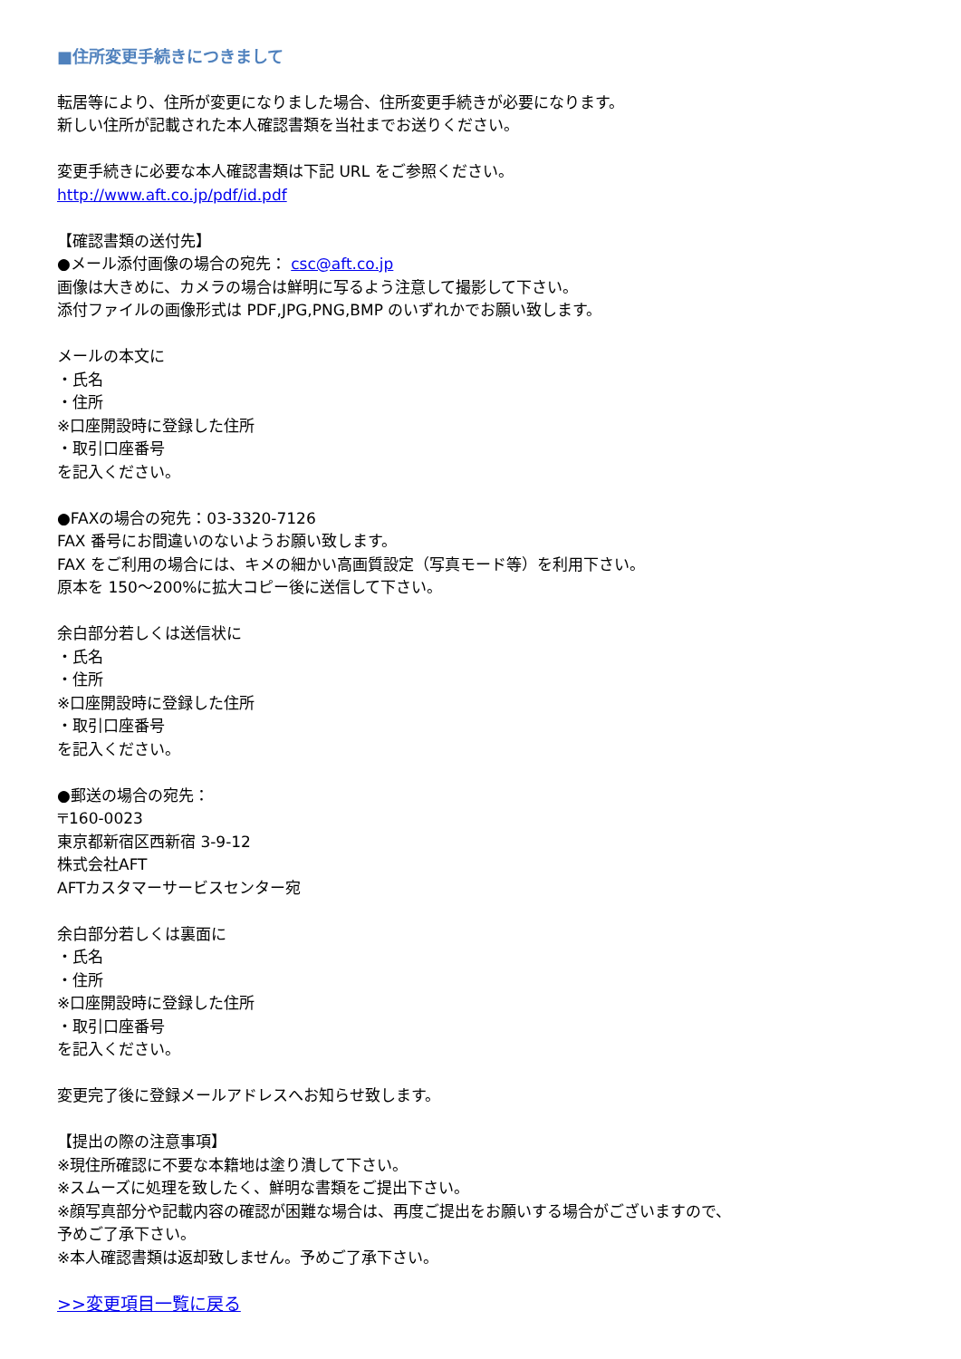■住所変更手続きにつきまして
転居等により、住所が変更になりました場合、住所変更手続きが必要になります。
新しい住所が記載された本人確認書類を当社までお送りください。
変更手続きに必要な本人確認書類は下記 URL をご参照ください。
http://www.aft.co.jp/pdf/id.pdf
【確認書類の送付先】
●メール添付画像の場合の宛先： csc@aft.co.jp
画像は大きめに、カメラの場合は鮮明に写るよう注意して撮影して下さい。
添付ファイルの画像形式は PDF,JPG,PNG,BMP のいずれかでお願い致します。
メールの本文に
・氏名
・住所
※口座開設時に登録した住所
・取引口座番号
を記入ください。
●FAXの場合の宛先：03-3320-7126
FAX 番号にお間違いのないようお願い致します。
FAX をご利用の場合には、キメの細かい高画質設定（写真モード等）を利用下さい。
原本を 150～200%に拡大コピー後に送信して下さい。
余白部分若しくは送信状に
・氏名
・住所
※口座開設時に登録した住所
・取引口座番号
を記入ください。
●郵送の場合の宛先：
〒160-0023
東京都新宿区西新宿 3-9-12
株式会社AFT
AFTカスタマーサービスセンター宛
余白部分若しくは裏面に
・氏名
・住所
※口座開設時に登録した住所
・取引口座番号
を記入ください。
変更完了後に登録メールアドレスへお知らせ致します。
【提出の際の注意事項】
※現住所確認に不要な本籍地は塗り潰して下さい。
※スムーズに処理を致したく、鮮明な書類をご提出下さい。
※顔写真部分や記載内容の確認が困難な場合は、再度ご提出をお願いする場合がございますので、
予めご了承下さい。
※本人確認書類は返却致しません。予めご了承下さい。
>>変更項目一覧に戻る